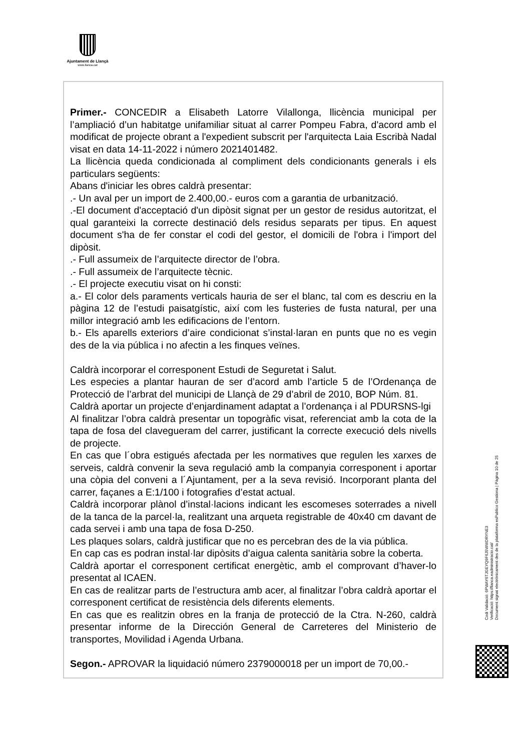Ajuntament de Llançà
www.llanca.cat
Primer.- CONCEDIR a Elisabeth Latorre Vilallonga, llicència municipal per l’ampliació d’un habitatge unifamiliar situat al carrer Pompeu Fabra, d'acord amb el modificat de projecte obrant a l'expedient subscrit per l'arquitecta Laia Escribà Nadal visat en data 14-11-2022 i número 2021401482.
La llicència queda condicionada al compliment dels condicionants generals i els particulars següents:
Abans d'iniciar les obres caldrà presentar:
.- Un aval per un import de 2.400,00.- euros com a garantia de urbanització.
.-El document d'acceptació d'un dipòsit signat per un gestor de residus autoritzat, el qual garanteixi la correcte destinació dels residus separats per tipus. En aquest document s'ha de fer constar el codi del gestor, el domicili de l'obra i l'import del dipòsit.
.- Full assumeix de l’arquitecte director de l’obra.
.- Full assumeix de l’arquitecte tècnic.
.- El projecte executiu visat on hi consti:
a.- El color dels paraments verticals hauria de ser el blanc, tal com es descriu en la pàgina 12 de l’estudi paisatgístic, així com les fusteries de fusta natural, per una millor integració amb les edificacions de l’entorn.
b.- Els aparells exteriors d’aire condicionat s’instal·laran en punts que no es vegin des de la via pública i no afectin a les finques veïnes.
Caldrà incorporar el corresponent Estudi de Seguretat i Salut.
Les especies a plantar hauran de ser d’acord amb l’article 5 de l’Ordenança de Protecció de l’arbrat del municipi de Llançà de 29 d’abril de 2010, BOP Núm. 81.
Caldrà aportar un projecte d’enjardinament adaptat a l’ordenança i al PDURSNS-lgi
Al finalitzar l’obra caldrà presentar un topogràfic visat, referenciat amb la cota de la tapa de fosa del clavegueram del carrer, justificant la correcte execució dels nivells de projecte.
En cas que l´obra estigués afectada per les normatives que regulen les xarxes de serveis, caldrà convenir la seva regulació amb la companyia corresponent i aportar una còpia del conveni a l´Ajuntament, per a la seva revisió. Incorporant planta del carrer, façanes a E:1/100 i fotografies d’estat actual.
Caldrà incorporar plànol d’instal·lacions indicant les escomeses soterrades a nivell de la tanca de la parcel·la, realitzant una arqueta registrable de 40x40 cm davant de cada servei i amb una tapa de fosa D-250.
Les plaques solars, caldrà justificar que no es percebran des de la via pública.
En cap cas es podran instal·lar dipòsits d’aigua calenta sanitària sobre la coberta.
Caldrà aportar el corresponent certificat energètic, amb el comprovant d’haver-lo presentat al ICAEN.
En cas de realitzar parts de l’estructura amb acer, al finalitzar l’obra caldrà aportar el corresponent certificat de resistència dels diferents elements.
En cas que es realitzin obres en la franja de protecció de la Ctra. N-260, caldrà presentar informe de la Dirección General de Carreteres del Ministerio de transportes, Movilidad i Agenda Urbana.
Segon.- APROVAR la liquidació número 2379000018 per un import de 70,00.-
Codi Validació: 6PWAY6TJGEYQ9F6J5WWDRYNE3
Verificació: https://llanca.eadministracio.cat/
Document signat electrònicament des de la plataforma esPublico Gestiona | Pàgina 10 de 25